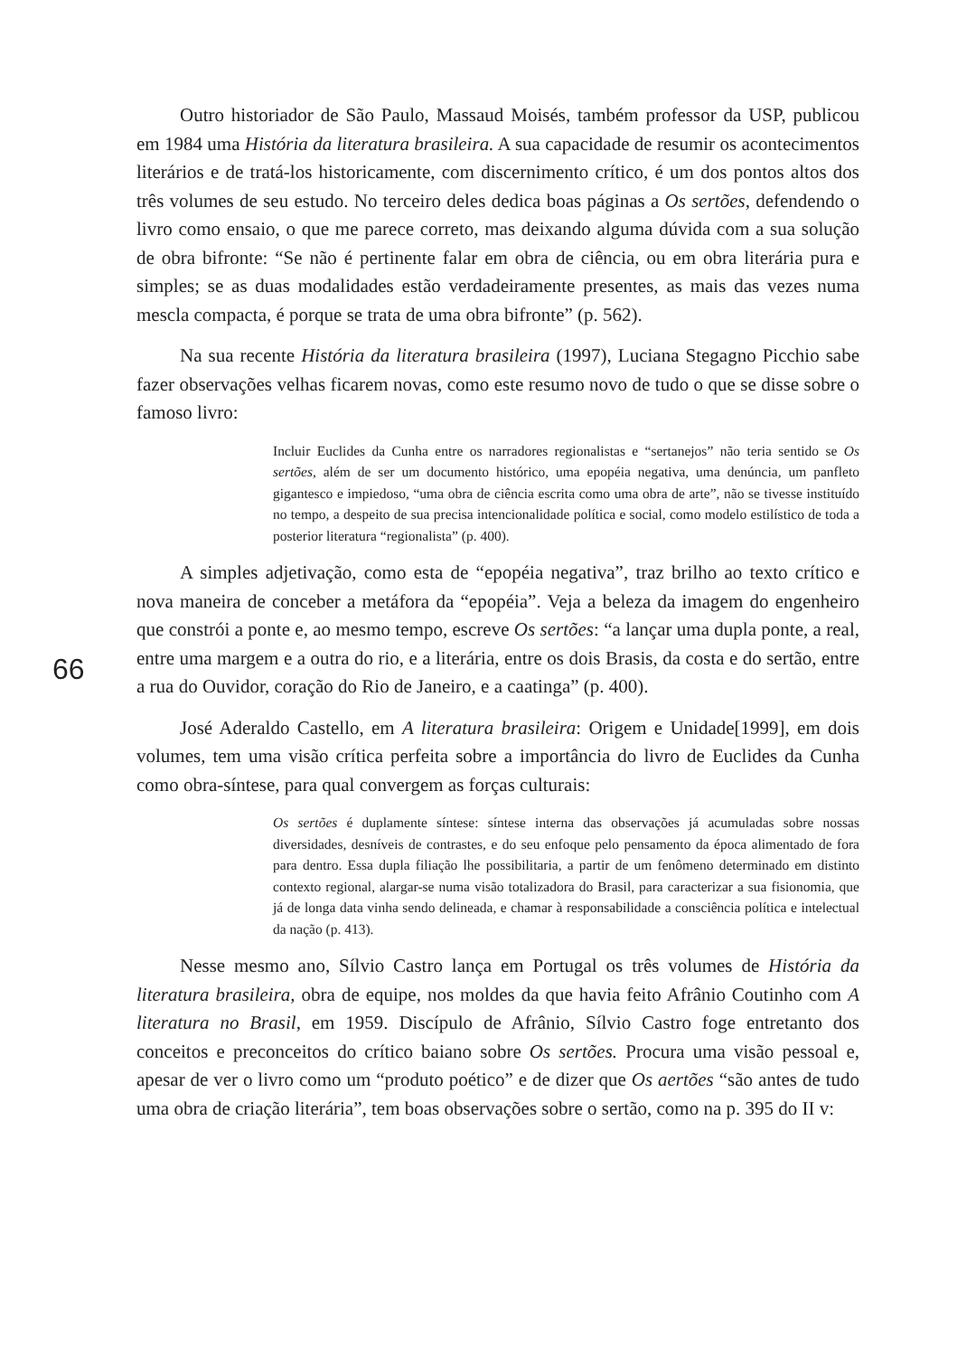Outro historiador de São Paulo, Massaud Moisés, também professor da USP, publicou em 1984 uma História da literatura brasileira. A sua capacidade de resumir os acontecimentos literários e de tratá-los historicamente, com discernimento crítico, é um dos pontos altos dos três volumes de seu estudo. No terceiro deles dedica boas páginas a Os sertões, defendendo o livro como ensaio, o que me parece correto, mas deixando alguma dúvida com a sua solução de obra bifronte: “Se não é pertinente falar em obra de ciência, ou em obra literária pura e simples; se as duas modalidades estão verdadeiramente presentes, as mais das vezes numa mescla compacta, é porque se trata de uma obra bifronte” (p. 562).
Na sua recente História da literatura brasileira (1997), Luciana Stegagno Picchio sabe fazer observações velhas ficarem novas, como este resumo novo de tudo o que se disse sobre o famoso livro:
Incluir Euclides da Cunha entre os narradores regionalistas e “sertanejos” não teria sentido se Os sertões, além de ser um documento histórico, uma epopéia negativa, uma denúncia, um panfleto gigantesco e impiedoso, “uma obra de ciência escrita como uma obra de arte”, não se tivesse instituído no tempo, a despeito de sua precisa intencionalidade política e social, como modelo estilístico de toda a posterior literatura “regionalista” (p. 400).
A simples adjetivação, como esta de “epopéia negativa”, traz brilho ao texto crítico e nova maneira de conceber a metáfora da “epopéia”. Veja a beleza da imagem do engenheiro que constrói a ponte e, ao mesmo tempo, escreve Os sertões: “a lançar uma dupla ponte, a real, entre uma margem e a outra do rio, e a literária, entre os dois Brasis, da costa e do sertão, entre a rua do Ouvidor, coração do Rio de Janeiro, e a caatinga” (p. 400).
José Aderaldo Castello, em A literatura brasileira: Origem e Unidade[1999], em dois volumes, tem uma visão crítica perfeita sobre a importância do livro de Euclides da Cunha como obra-síntese, para qual convergem as forças culturais:
Os sertões é duplamente síntese: síntese interna das observações já acumuladas sobre nossas diversidades, desníveis de contrastes, e do seu enfoque pelo pensamento da época alimentado de fora para dentro. Essa dupla filiação lhe possibilitaria, a partir de um fenômeno determinado em distinto contexto regional, alargar-se numa visão totalizadora do Brasil, para caracterizar a sua fisionomia, que já de longa data vinha sendo delineada, e chamar à responsabilidade a consciência política e intelectual da nação (p. 413).
Nesse mesmo ano, Sílvio Castro lança em Portugal os três volumes de História da literatura brasileira, obra de equipe, nos moldes da que havia feito Afrânio Coutinho com A literatura no Brasil, em 1959. Discípulo de Afrânio, Sílvio Castro foge entretanto dos conceitos e preconceitos do crítico baiano sobre Os sertões. Procura uma visão pessoal e, apesar de ver o livro como um “produto poético” e de dizer que Os aertões “são antes de tudo uma obra de criação literária”, tem boas observações sobre o sertão, como na p. 395 do II v:
66